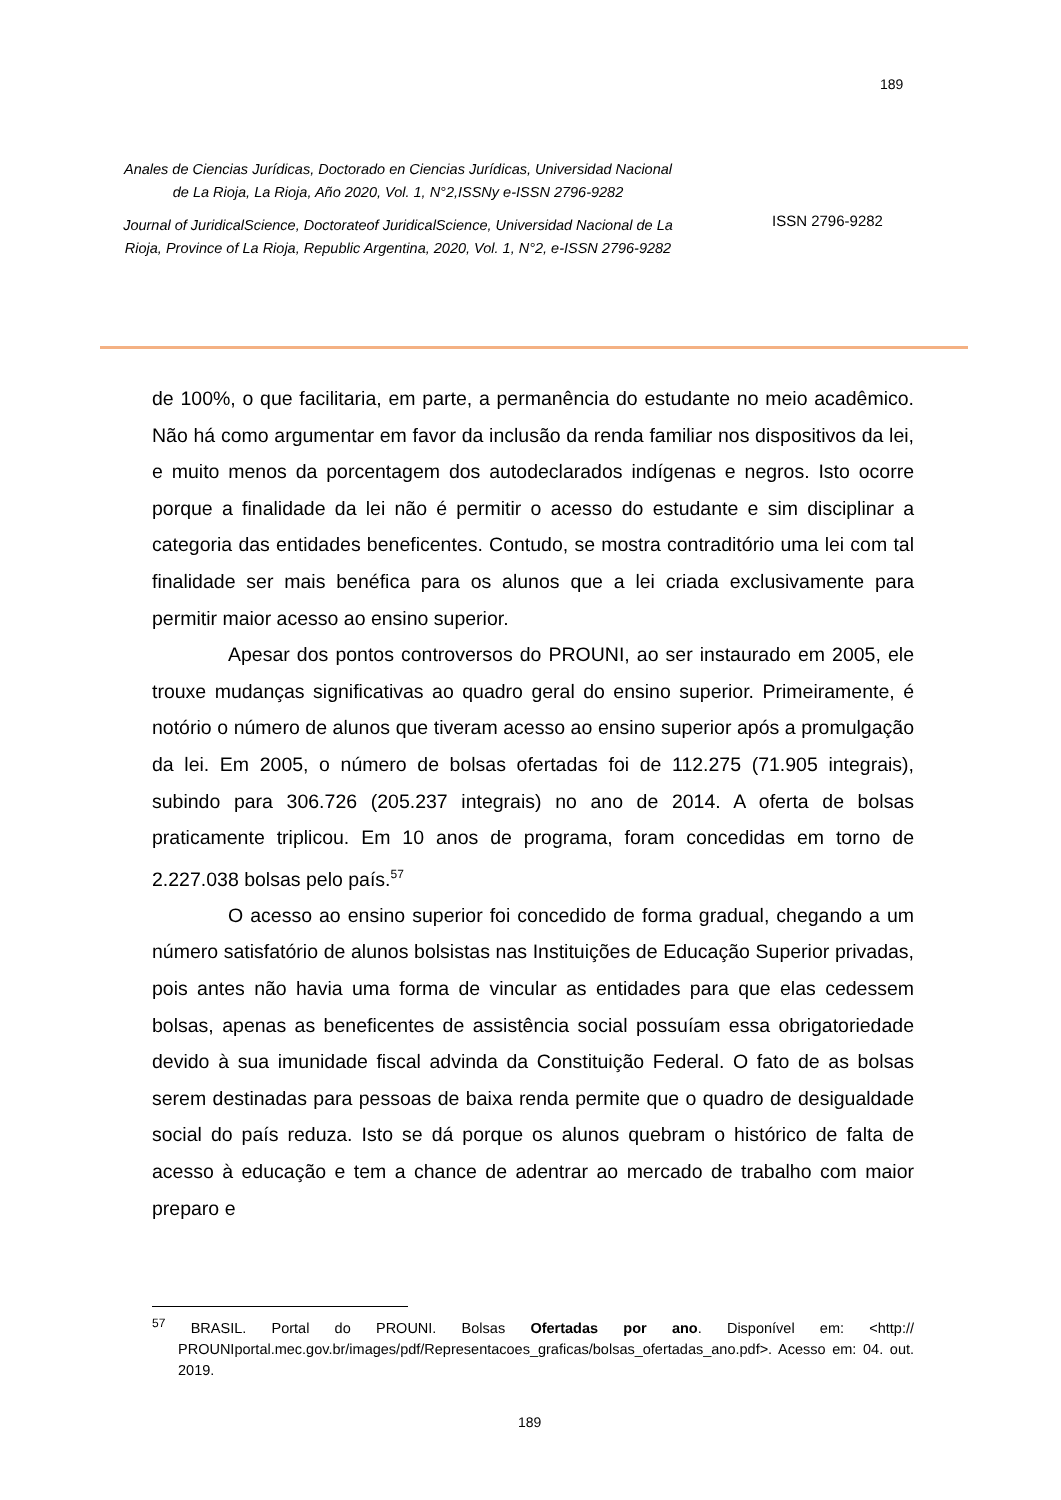189
Anales de Ciencias Jurídicas, Doctorado en Ciencias Jurídicas, Universidad Nacional de La Rioja, La Rioja, Año 2020, Vol. 1, N°2,ISSNy e-ISSN 2796-9282
Journal of JuridicalScience, Doctorateof JuridicalScience, Universidad Nacional de La Rioja, Province of La Rioja, Republic Argentina, 2020, Vol. 1, N°2, e-ISSN 2796-9282
ISSN 2796-9282
de 100%, o que facilitaria, em parte, a permanência do estudante no meio acadêmico. Não há como argumentar em favor da inclusão da renda familiar nos dispositivos da lei, e muito menos da porcentagem dos autodeclarados indígenas e negros. Isto ocorre porque a finalidade da lei não é permitir o acesso do estudante e sim disciplinar a categoria das entidades beneficentes. Contudo, se mostra contraditório uma lei com tal finalidade ser mais benéfica para os alunos que a lei criada exclusivamente para permitir maior acesso ao ensino superior.
Apesar dos pontos controversos do PROUNI, ao ser instaurado em 2005, ele trouxe mudanças significativas ao quadro geral do ensino superior. Primeiramente, é notório o número de alunos que tiveram acesso ao ensino superior após a promulgação da lei. Em 2005, o número de bolsas ofertadas foi de 112.275 (71.905 integrais), subindo para 306.726 (205.237 integrais) no ano de 2014. A oferta de bolsas praticamente triplicou. Em 10 anos de programa, foram concedidas em torno de 2.227.038 bolsas pelo país.<sup>57</sup>
O acesso ao ensino superior foi concedido de forma gradual, chegando a um número satisfatório de alunos bolsistas nas Instituições de Educação Superior privadas, pois antes não havia uma forma de vincular as entidades para que elas cedessem bolsas, apenas as beneficentes de assistência social possuíam essa obrigatoriedade devido à sua imunidade fiscal advinda da Constituição Federal. O fato de as bolsas serem destinadas para pessoas de baixa renda permite que o quadro de desigualdade social do país reduza. Isto se dá porque os alunos quebram o histórico de falta de acesso à educação e tem a chance de adentrar ao mercado de trabalho com maior preparo e
<sup>57</sup> BRASIL. Portal do PROUNI. Bolsas Ofertadas por ano. Disponível em: <http:// PROUNIportal.mec.gov.br/images/pdf/Representacoes_graficas/bolsas_ofertadas_ano.pdf>. Acesso em: 04. out. 2019.
189